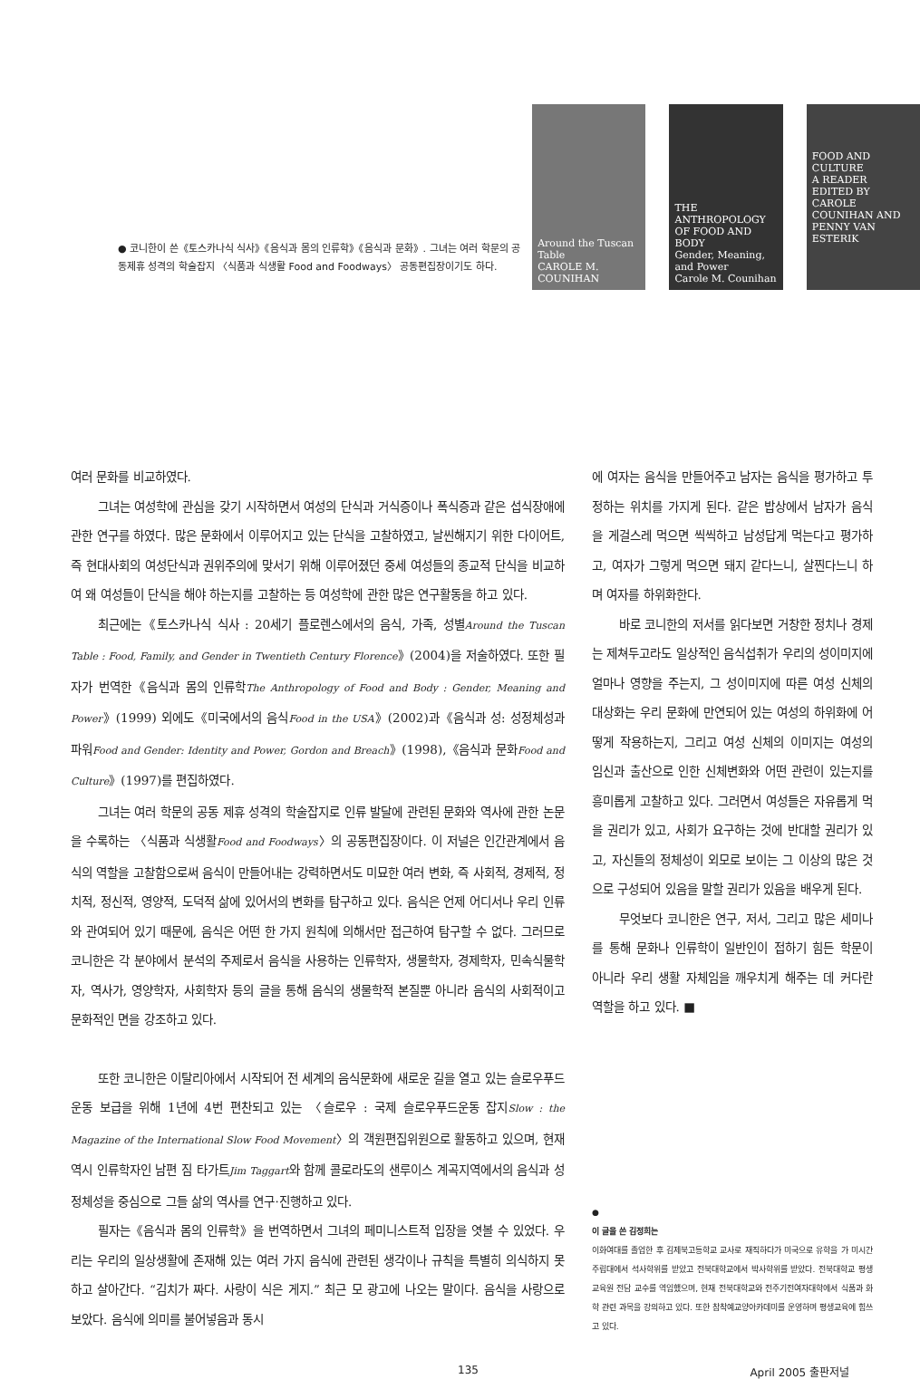● 코니한이 쓴《토스카나식 식사》《음식과 몸의 인류학》《음식과 문화》. 그녀는 여러 학문의 공동제휴 성격의 학술잡지 〈식품과 식생활 Food and Foodways〉 공동편집장이기도 하다.
Around the Tuscan Table
CAROLE M. COUNIHAN
THE ANTHROPOLOGY OF FOOD AND BODY
Gender, Meaning, and Power
Carole M. Counihan
FOOD AND CULTURE
A READER
EDITED BY CAROLE COUNIHAN AND PENNY VAN ESTERIK
여러 문화를 비교하였다.
그녀는 여성학에 관심을 갖기 시작하면서 여성의 단식과 거식증이나 폭식증과 같은 섭식장애에 관한 연구를 하였다. 많은 문화에서 이루어지고 있는 단식을 고찰하였고, 날씬해지기 위한 다이어트, 즉 현대사회의 여성단식과 권위주의에 맞서기 위해 이루어졌던 중세 여성들의 종교적 단식을 비교하여 왜 여성들이 단식을 해야 하는지를 고찰하는 등 여성학에 관한 많은 연구활동을 하고 있다.
최근에는《토스카나식 식사 : 20세기 플로렌스에서의 음식, 가족, 성별Around the Tuscan Table : Food, Family, and Gender in Twentieth Century Florence》(2004)을 저술하였다. 또한 필자가 번역한《음식과 몸의 인류학The Anthropology of Food and Body : Gender, Meaning and Power》(1999) 외에도《미국에서의 음식Food in the USA》(2002)과《음식과 성: 성정체성과 파워Food and Gender: Identity and Power, Gordon and Breach》(1998),《음식과 문화Food and Culture》(1997)를 편집하였다.
그녀는 여러 학문의 공동 제휴 성격의 학술잡지로 인류 발달에 관련된 문화와 역사에 관한 논문을 수록하는 〈식품과 식생활Food and Foodways〉의 공동편집장이다. 이 저널은 인간관계에서 음식의 역할을 고찰함으로써 음식이 만들어내는 강력하면서도 미묘한 여러 변화, 즉 사회적, 경제적, 정치적, 정신적, 영양적, 도덕적 삶에 있어서의 변화를 탐구하고 있다. 음식은 언제 어디서나 우리 인류와 관여되어 있기 때문에, 음식은 어떤 한 가지 원칙에 의해서만 접근하여 탐구할 수 없다. 그러므로 코니한은 각 분야에서 분석의 주제로서 음식을 사용하는 인류학자, 생물학자, 경제학자, 민속식물학자, 역사가, 영양학자, 사회학자 등의 글을 통해 음식의 생물학적 본질뿐 아니라 음식의 사회적이고 문화적인 면을 강조하고 있다.
또한 코니한은 이탈리아에서 시작되어 전 세계의 음식문화에 새로운 길을 열고 있는 슬로우푸드운동 보급을 위해 1년에 4번 편찬되고 있는 〈슬로우 : 국제 슬로우푸드운동 잡지Slow : the Magazine of the International Slow Food Movement〉의 객원편집위원으로 활동하고 있으며, 현재 역시 인류학자인 남편 짐 타가트Jim Taggart와 함께 콜로라도의 샌루이스 계곡지역에서의 음식과 성정체성을 중심으로 그들 삶의 역사를 연구·진행하고 있다.
필자는《음식과 몸의 인류학》을 번역하면서 그녀의 페미니스트적 입장을 엿볼 수 있었다. 우리는 우리의 일상생활에 존재해 있는 여러 가지 음식에 관련된 생각이나 규칙을 특별히 의식하지 못하고 살아간다. “김치가 짜다. 사랑이 식은 게지.” 최근 모 광고에 나오는 말이다. 음식을 사랑으로 보았다. 음식에 의미를 불어넣음과 동시
에 여자는 음식을 만들어주고 남자는 음식을 평가하고 투정하는 위치를 가지게 된다. 같은 밥상에서 남자가 음식을 게걸스레 먹으면 씩씩하고 남성답게 먹는다고 평가하고, 여자가 그렇게 먹으면 돼지 같다느니, 살찐다느니 하며 여자를 하위화한다.
바로 코니한의 저서를 읽다보면 거창한 정치나 경제는 제쳐두고라도 일상적인 음식섭취가 우리의 성이미지에 얼마나 영향을 주는지, 그 성이미지에 따른 여성 신체의 대상화는 우리 문화에 만연되어 있는 여성의 하위화에 어떻게 작용하는지, 그리고 여성 신체의 이미지는 여성의 임신과 출산으로 인한 신체변화와 어떤 관련이 있는지를 흥미롭게 고찰하고 있다. 그러면서 여성들은 자유롭게 먹을 권리가 있고, 사회가 요구하는 것에 반대할 권리가 있고, 자신들의 정체성이 외모로 보이는 그 이상의 많은 것으로 구성되어 있음을 말할 권리가 있음을 배우게 된다.
무엇보다 코니한은 연구, 저서, 그리고 많은 세미나를 통해 문화나 인류학이 일반인이 접하기 힘든 학문이 아니라 우리 생활 자체임을 깨우치게 해주는 데 커다란 역할을 하고 있다. ■
●
이 글을 쓴 김정희는
이화여대를 졸업한 후 김제북고등학교 교사로 재직하다가 미국으로 유학을 가 미시간 주립대에서 석사학위를 받았고 전북대학교에서 박사학위를 받았다. 전북대학교 평생교육원 전담 교수를 역임했으며, 현재 전북대학교와 전주기전여자대학에서 식품과 화학 관련 과목을 강의하고 있다. 또한 참착예교양아카데미를 운영하며 평생교육에 힘쓰고 있다.
135 April 2005 출판저널